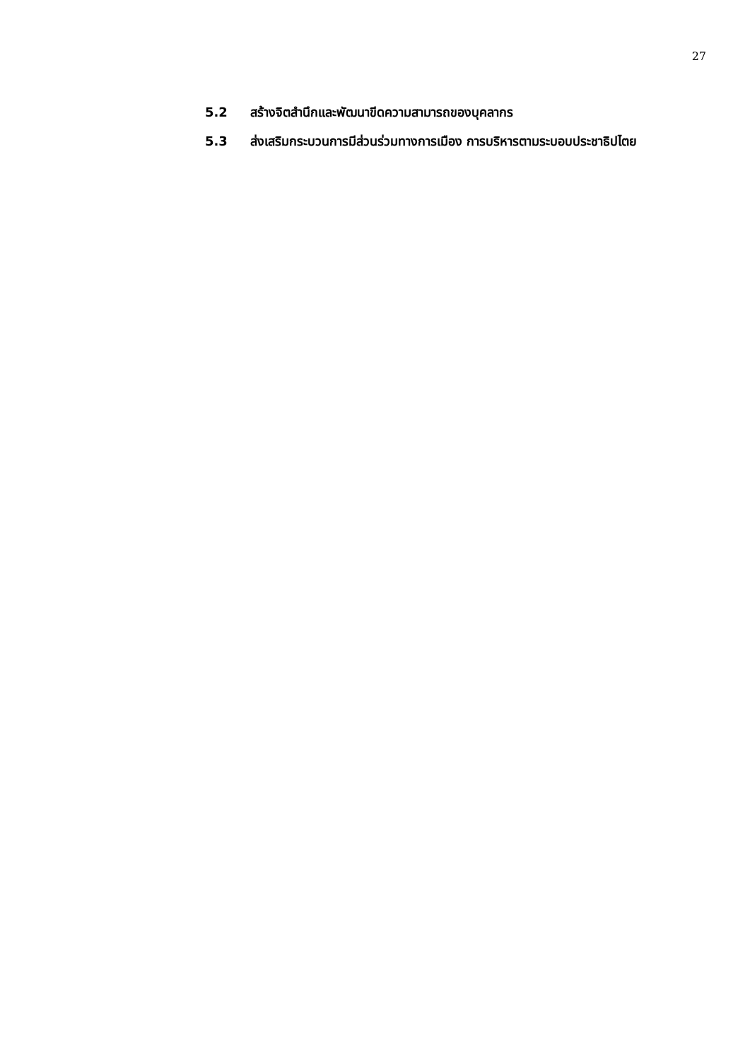27
5.2 สร้างจิตสำนึกและพัฒนาขีดความสามารถของบุคลากร
5.3 ส่งเสริมกระบวนการมีส่วนร่วมทางการเมือง การบริหารตามระบอบประชาธิปไตย